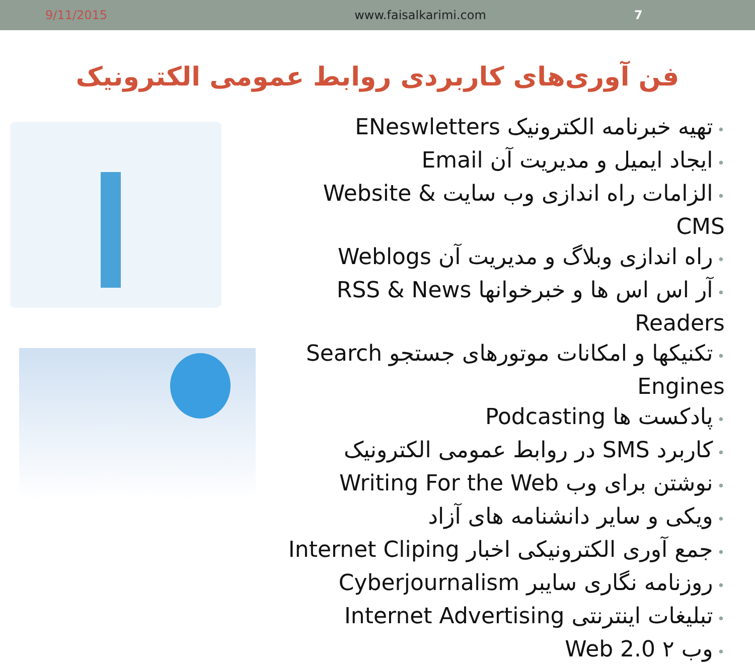9/11/2015 www.faisalkarimi.com 7
فن آوری‌های کاربردی روابط عمومی الکترونیک
تهیه خبرنامه الکترونیک ENeswletters
ایجاد ایمیل و مدیریت آن Email
الزامات راه اندازی وب سایت Website & CMS
راه اندازی وبلاگ و مدیریت آن Weblogs
آر اس اس ها و خبرخوانها RSS & News Readers
تکنیکها و امکانات موتورهای جستجو Search Engines
پادکست ها Podcasting
کاربرد SMS در روابط عمومی الکترونیک
نوشتن برای وب Writing For the Web
ویکی و سایر دانشنامه های آزاد
جمع آوری الکترونیکی اخبار Internet Cliping
روزنامه نگاری سایبر Cyberjournalism
تبلیغات اینترنتی Internet Advertising
وب ۲ Web 2.0